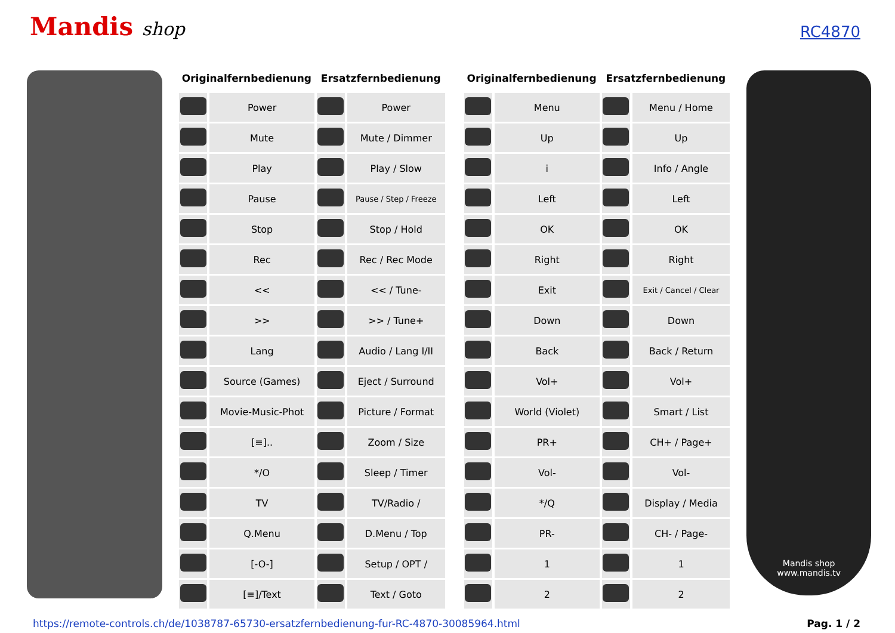Mandis shop
RC4870
| Originalfernbedienung | | Ersatzfernbedienung | |
| --- | --- | --- | --- |
| | Power | | Power |
| | Mute | | Mute / Dimmer |
| | Play | | Play / Slow |
| | Pause | | Pause / Step / Freeze |
| | Stop | | Stop / Hold |
| | Rec | | Rec / Rec Mode |
| | << | | << / Tune- |
| | >> | | >> / Tune+ |
| | Lang | | Audio / Lang I/II |
| | Source (Games) | | Eject / Surround |
| | Movie-Music-Phot | | Picture / Format |
| | [≡].. | | Zoom / Size |
| | */O | | Sleep / Timer |
| | TV | | TV/Radio / |
| | Q.Menu | | D.Menu / Top |
| | [-O-] | | Setup / OPT / |
| | [≡]/Text | | Text / Goto |
| Originalfernbedienung | | Ersatzfernbedienung | |
| --- | --- | --- | --- |
| | Menu | | Menu / Home |
| | Up | | Up |
| | i | | Info / Angle |
| | Left | | Left |
| | OK | | OK |
| | Right | | Right |
| | Exit | | Exit / Cancel / Clear |
| | Down | | Down |
| | Back | | Back / Return |
| | Vol+ | | Vol+ |
| | World (Violet) | | Smart / List |
| | PR+ | | CH+ / Page+ |
| | Vol- | | Vol- |
| | */Q | | Display / Media |
| | PR- | | CH- / Page- |
| | 1 | | 1 |
| | 2 | | 2 |
Mandis shop
www.mandis.tv
https://remote-controls.ch/de/1038787-65730-ersatzfernbedienung-fur-RC-4870-30085964.html Pag. 1 / 2